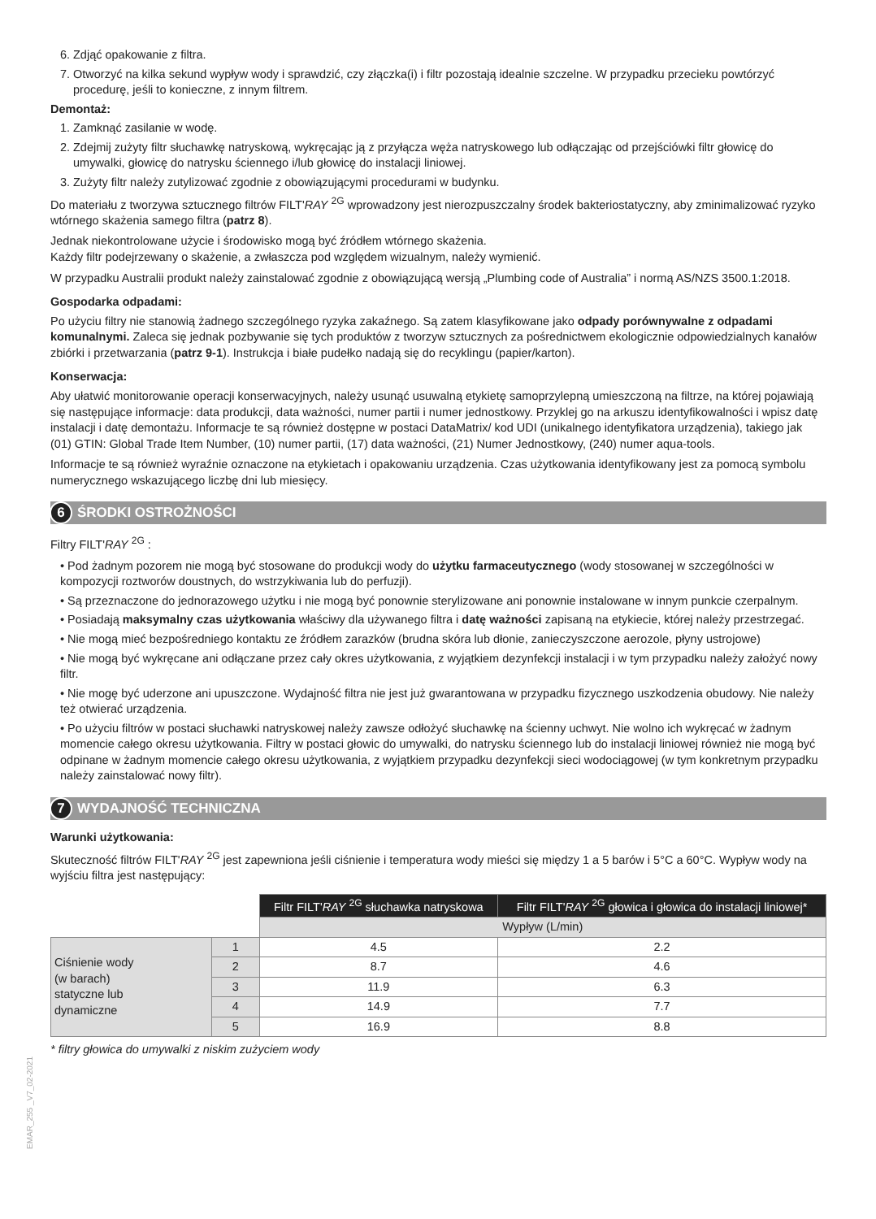6. Zdjąć opakowanie z filtra.
7. Otworzyć na kilka sekund wypływ wody i sprawdzić, czy złączka(i) i filtr pozostają idealnie szczelne. W przypadku przecieku powtórzyć procedurę, jeśli to konieczne, z innym filtrem.
Demontaż:
1. Zamknąć zasilanie w wodę.
2. Zdejmij zużyty filtr słuchawkę natryskową, wykręcając ją z przyłącza węża natryskowego lub odłączając od przejściówki filtr głowicę do umywalki, głowicę do natrysku ściennego i/lub głowicę do instalacji liniowej.
3. Zużyty filtr należy zutylizować zgodnie z obowiązującymi procedurami w budynku.
Do materiału z tworzywa sztucznego filtrów FILT'RAY <sup>2G</sup> wprowadzony jest nierozpuszczalny środek bakteriostatyczny, aby zminimalizować ryzyko wtórnego skażenia samego filtra (patrz 8).
Jednak niekontrolowane użycie i środowisko mogą być źródłem wtórnego skażenia.
Każdy filtr podejrzewany o skażenie, a zwłaszcza pod względem wizualnym, należy wymienić.
W przypadku Australii produkt należy zainstalować zgodnie z obowiązującą wersją „Plumbing code of Australia” i normą AS/NZS 3500.1:2018.
Gospodarka odpadami:
Po użyciu filtry nie stanowią żadnego szczególnego ryzyka zakaźnego. Są zatem klasyfikowane jako odpady porównywalne z odpadami komunalnymi. Zaleca się jednak pozbywanie się tych produktów z tworzyw sztucznych za pośrednictwem ekologicznie odpowiedzialnych kanałów zbiórki i przetwarzania (patrz 9-1). Instrukcja i białe pudełko nadają się do recyklingu (papier/karton).
Konserwacja:
Aby ułatwić monitorowanie operacji konserwacyjnych, należy usunąć usuwalną etykietę samoprzylepną umieszczoną na filtrze, na której pojawiają się następujące informacje: data produkcji, data ważności, numer partii i numer jednostkowy. Przyklej go na arkuszu identyfikowalności i wpisz datę instalacji i datę demontażu. Informacje te są również dostępne w postaci DataMatrix/ kod UDI (unikalnego identyfikatora urządzenia), takiego jak (01) GTIN: Global Trade Item Number, (10) numer partii, (17) data ważności, (21) Numer Jednostkowy, (240) numer aqua-tools.
Informacje te są również wyraźnie oznaczone na etykietach i opakowaniu urządzenia. Czas użytkowania identyfikowany jest za pomocą symbolu numerycznego wskazującego liczbę dni lub miesięcy.
6 ŚRODKI OSTROŻNOŚCI
Filtry FILT'RAY <sup>2G</sup> :
• Pod żadnym pozorem nie mogą być stosowane do produkcji wody do użytku farmaceutycznego (wody stosowanej w szczególności w kompozycji roztworów doustnych, do wstrzykiwania lub do perfuzji).
• Są przeznaczone do jednorazowego użytku i nie mogą być ponownie sterylizowane ani ponownie instalowane w innym punkcie czerpalnym.
• Posiadają maksymalny czas użytkowania właściwy dla używanego filtra i datę ważności zapisaną na etykiecie, której należy przestrzegać.
• Nie mogą mieć bezpośredniego kontaktu ze źródłem zarazków (brudna skóra lub dłonie, zanieczyszczone aerozole, płyny ustrojowe)
• Nie mogą być wykręcane ani odłączane przez cały okres użytkowania, z wyjątkiem dezynfekcji instalacji i w tym przypadku należy założyć nowy filtr.
• Nie mogę być uderzone ani upuszczone. Wydajność filtra nie jest już gwarantowana w przypadku fizycznego uszkodzenia obudowy. Nie należy też otwierać urządzenia.
• Po użyciu filtrów w postaci słuchawki natryskowej należy zawsze odłożyć słuchawkę na ścienny uchwyt. Nie wolno ich wykręcać w żadnym momencie całego okresu użytkowania. Filtry w postaci głowic do umywalki, do natrysku ściennego lub do instalacji liniowej również nie mogą być odpinane w żadnym momencie całego okresu użytkowania, z wyjątkiem przypadku dezynfekcji sieci wodociągowej (w tym konkretnym przypadku należy zainstalować nowy filtr).
7 WYDAJNOŚĆ TECHNICZNA
Warunki użytkowania:
Skuteczność filtrów FILT'RAY <sup>2G</sup> jest zapewniona jeśli ciśnienie i temperatura wody mieści się między 1 a 5 barów i 5°C a 60°C. Wypływ wody na wyjściu filtra jest następujący:
| | | Filtr FILT' RAY <sup>2G</sup> słuchawka natryskowa | Filtr FILT' RAY <sup>2G</sup> głowica i głowica do instalacji liniowej* |
| | | Wypływ (L/min) | |
| Ciśnienie wody (w barach) statyczne lub dynamiczne | 1 | 4.5 | 2.2 |
| | 2 | 8.7 | 4.6 |
| | 3 | 11.9 | 6.3 |
| | 4 | 14.9 | 7.7 |
| | 5 | 16.9 | 8.8 |
* filtry głowica do umywalki z niskim zużyciem wody
EMAR_255 _V7_02-2021